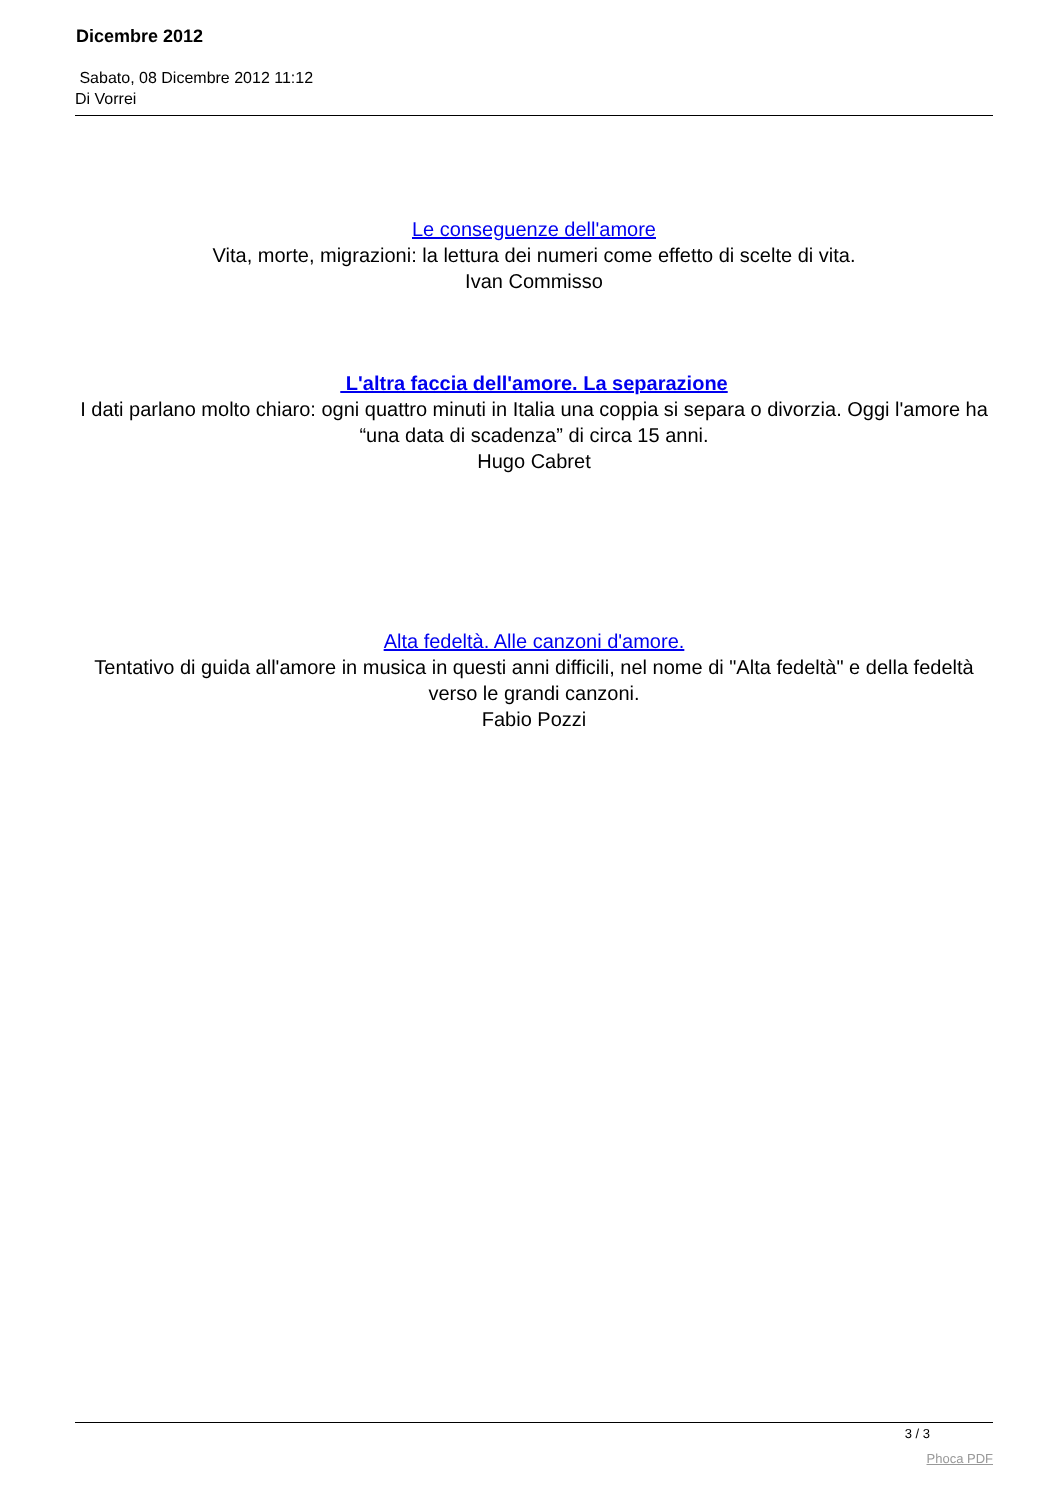Dicembre 2012
Sabato, 08 Dicembre 2012 11:12
Di Vorrei
Le conseguenze dell'amore
Vita, morte, migrazioni: la lettura dei numeri come effetto di scelte di vita.
Ivan Commisso
L'altra faccia dell'amore. La separazione
I dati parlano molto chiaro: ogni quattro minuti in Italia una coppia si separa o divorzia. Oggi l'amore ha “una data di scadenza” di circa 15 anni.
Hugo Cabret
Alta fedeltà. Alle canzoni d'amore.
Tentativo di guida all'amore in musica in questi anni difficili, nel nome di "Alta fedeltà" e della fedeltà verso le grandi canzoni.
Fabio Pozzi
3 / 3
Phoca PDF